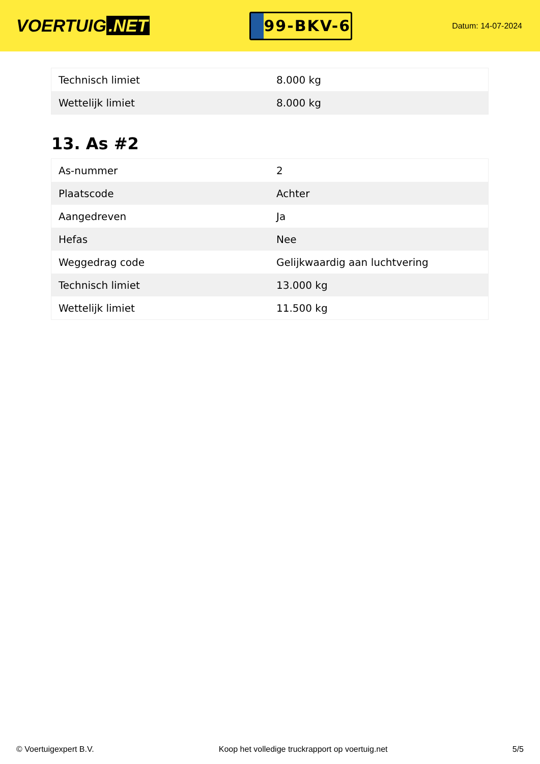VOERTUIG.NET
99-BKV-6
Datum: 14-07-2024
| Technisch limiet | 8.000 kg |
| Wettelijk limiet | 8.000 kg |
13. As #2
| As-nummer | 2 |
| Plaatscode | Achter |
| Aangedreven | Ja |
| Hefas | Nee |
| Weggedrag code | Gelijkwaardig aan luchtvering |
| Technisch limiet | 13.000 kg |
| Wettelijk limiet | 11.500 kg |
© Voertuigexpert B.V. Koop het volledige truckrapport op voertuig.net 5/5